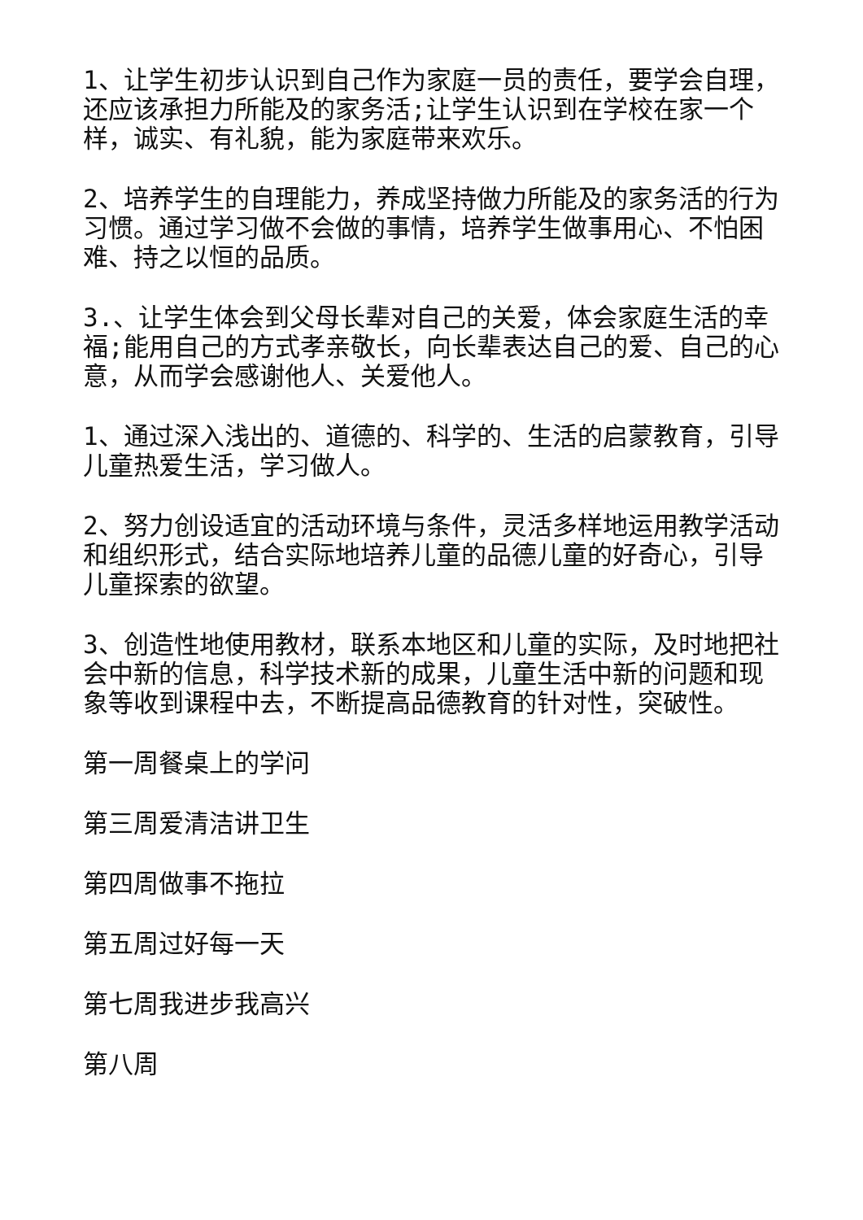1、让学生初步认识到自己作为家庭一员的责任，要学会自理，还应该承担力所能及的家务活;让学生认识到在学校在家一个样，诚实、有礼貌，能为家庭带来欢乐。
2、培养学生的自理能力，养成坚持做力所能及的家务活的行为习惯。通过学习做不会做的事情，培养学生做事用心、不怕困难、持之以恒的品质。
3.、让学生体会到父母长辈对自己的关爱，体会家庭生活的幸福;能用自己的方式孝亲敬长，向长辈表达自己的爱、自己的心意，从而学会感谢他人、关爱他人。
1、通过深入浅出的、道德的、科学的、生活的启蒙教育，引导儿童热爱生活，学习做人。
2、努力创设适宜的活动环境与条件，灵活多样地运用教学活动和组织形式，结合实际地培养儿童的品德儿童的好奇心，引导儿童探索的欲望。
3、创造性地使用教材，联系本地区和儿童的实际，及时地把社会中新的信息，科学技术新的成果，儿童生活中新的问题和现象等收到课程中去，不断提高品德教育的针对性，突破性。
第一周餐桌上的学问
第三周爱清洁讲卫生
第四周做事不拖拉
第五周过好每一天
第七周我进步我高兴
第八周